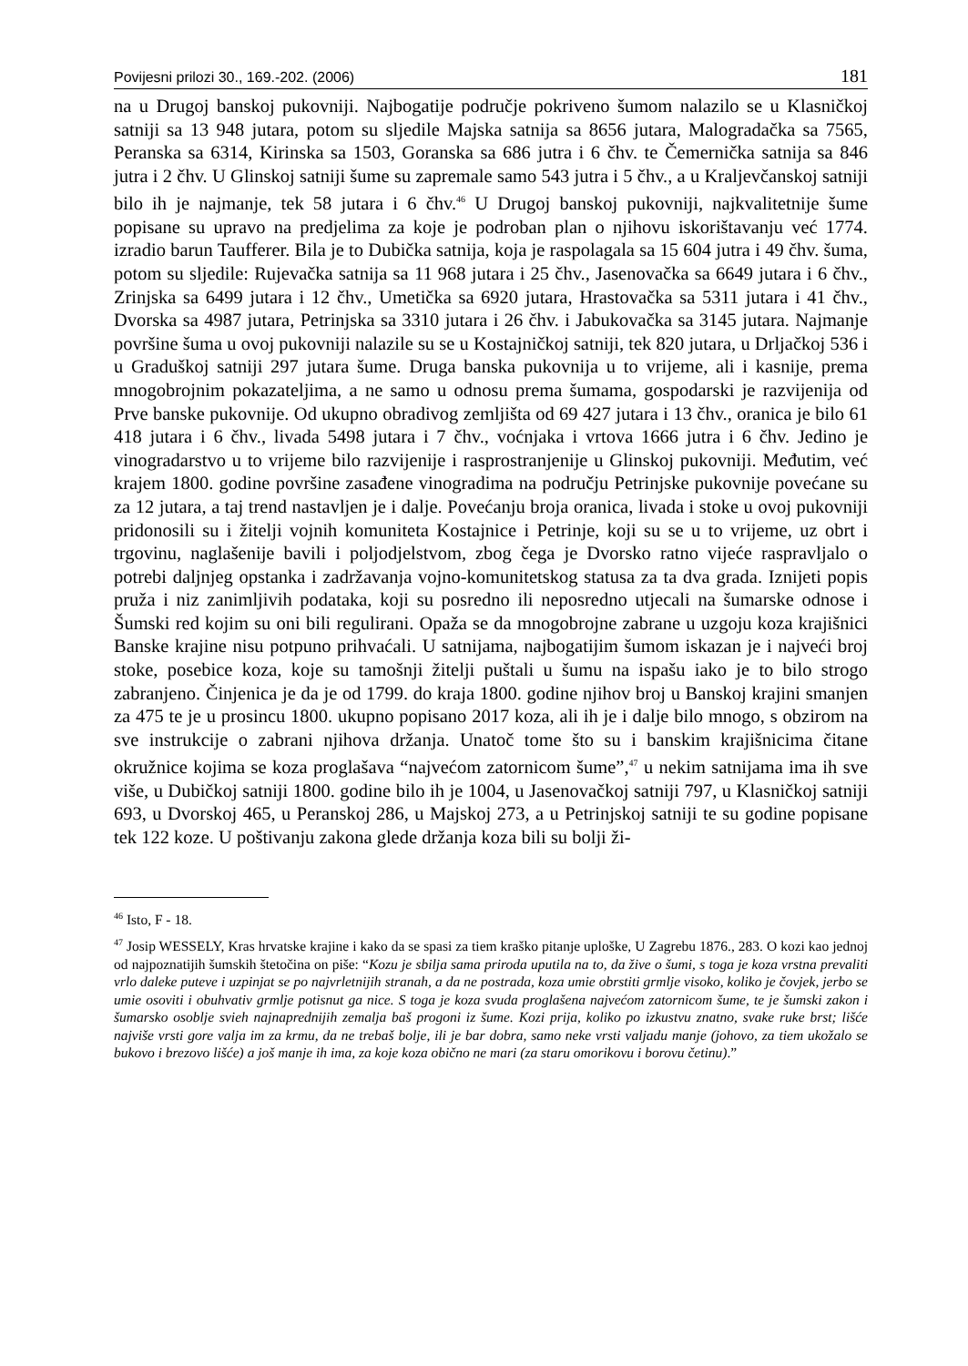Povijesni prilozi 30., 169.-202. (2006) 181
na u Drugoj banskoj pukovniji. Najbogatije područje pokriveno šumom nalazilo se u Klasničkoj satniji sa 13 948 jutara, potom su sljedile Majska satnija sa 8656 jutara, Malogradačka sa 7565, Peranska sa 6314, Kirinska sa 1503, Goranska sa 686 jutra i 6 čhv. te Čemernička satnija sa 846 jutra i 2 čhv. U Glinskoj satniji šume su zapremale samo 543 jutra i 5 čhv., a u Kraljevčanskoj satniji bilo ih je najmanje, tek 58 jutara i 6 čhv.<sup>46</sup> U Drugoj banskoj pukovniji, najkvalitetnije šume popisane su upravo na predjelima za koje je podroban plan o njihovu iskorištavanju već 1774. izradio barun Taufferer. Bila je to Dubička satnija, koja je raspolagala sa 15 604 jutra i 49 čhv. šuma, potom su sljedile: Rujevačka satnija sa 11 968 jutara i 25 čhv., Jasenovačka sa 6649 jutara i 6 čhv., Zrinjska sa 6499 jutara i 12 čhv., Umetička sa 6920 jutara, Hrastovačka sa 5311 jutara i 41 čhv., Dvorska sa 4987 jutara, Petrinjska sa 3310 jutara i 26 čhv. i Jabukovačka sa 3145 jutara. Najmanje površine šuma u ovoj pukovniji nalazile su se u Kostajničkoj satniji, tek 820 jutara, u Drljačkoj 536 i u Graduškoj satniji 297 jutara šume. Druga banska pukovnija u to vrijeme, ali i kasnije, prema mnogobrojnim pokazateljima, a ne samo u odnosu prema šumama, gospodarski je razvijenija od Prve banske pukovnije. Od ukupno obradivog zemljišta od 69 427 jutara i 13 čhv., oranica je bilo 61 418 jutara i 6 čhv., livada 5498 jutara i 7 čhv., voćnjaka i vrtova 1666 jutra i 6 čhv. Jedino je vinogradarstvo u to vrijeme bilo razvijenije i rasprostranjenije u Glinskoj pukovniji. Međutim, već krajem 1800. godine površine zasađene vinogradima na području Petrinjske pukovnije povećane su za 12 jutara, a taj trend nastavljen je i dalje. Povećanju broja oranica, livada i stoke u ovoj pukovniji pridonosili su i žitelji vojnih komuniteta Kostajnice i Petrinje, koji su se u to vrijeme, uz obrt i trgovinu, naglašenije bavili i poljodjelstvom, zbog čega je Dvorsko ratno vijeće raspravljalo o potrebi daljnjeg opstanka i zadržavanja vojno-komunitetskog statusa za ta dva grada. Iznijeti popis pruža i niz zanimljivih podataka, koji su posredno ili neposredno utjecali na šumarske odnose i Šumski red kojim su oni bili regulirani. Opaža se da mnogobrojne zabrane u uzgoju koza krajišnici Banske krajine nisu potpuno prihvaćali. U satnijama, najbogatijim šumom iskazan je i najveći broj stoke, posebice koza, koje su tamošnji žitelji puštali u šumu na ispašu iako je to bilo strogo zabranjeno. Činjenica je da je od 1799. do kraja 1800. godine njihov broj u Banskoj krajini smanjen za 475 te je u prosincu 1800. ukupno popisano 2017 koza, ali ih je i dalje bilo mnogo, s obzirom na sve instrukcije o zabrani njihova držanja. Unatoč tome što su i banskim krajišnicima čitane okružnice kojima se koza proglašava “najvećom zatornicom šume”,<sup>47</sup> u nekim satnijama ima ih sve više, u Dubičkoj satniji 1800. godine bilo ih je 1004, u Jasenovačkoj satniji 797, u Klasničkoj satniji 693, u Dvorskoj 465, u Peranskoj 286, u Majskoj 273, a u Petrinjskoj satniji te su godine popisane tek 122 koze. U poštivanju zakona glede držanja koza bili su bolji ži-
<sup>46</sup> Isto, F - 18.
<sup>47</sup> Josip WESSELY, Kras hrvatske krajine i kako da se spasi za tiem kraško pitanje uploške, U Zagrebu 1876., 283. O kozi kao jednoj od najpoznatijih šumskih štetočina on piše: “Kozu je sbilja sama priroda uputila na to, da žive o šumi, s toga je koza vrstna prevaliti vrlo daleke puteve i uzpinjat se po najvrletnijih stranah, a da ne postrada, koza umie obrstiti grmlje visoko, koliko je čovjek, jerbo se umie osoviti i obuhvativ grmlje potisnut ga nice. S toga je koza svuda proglašena najvećom zatornicom šume, te je šumski zakon i šumarsko osoblje svieh najnaprednijih zemalja baš progoni iz šume. Kozi prija, koliko po izkustvu znatno, svake ruke brst; lišće najviše vrsti gore valja im za krmu, da ne trebaš bolje, ili je bar dobra, samo neke vrsti valjadu manje (johovo, za tiem ukožalo se bukovo i brezovo lišće) a još manje ih ima, za koje koza obično ne mari (za staru omorikovu i borovu četinu).”